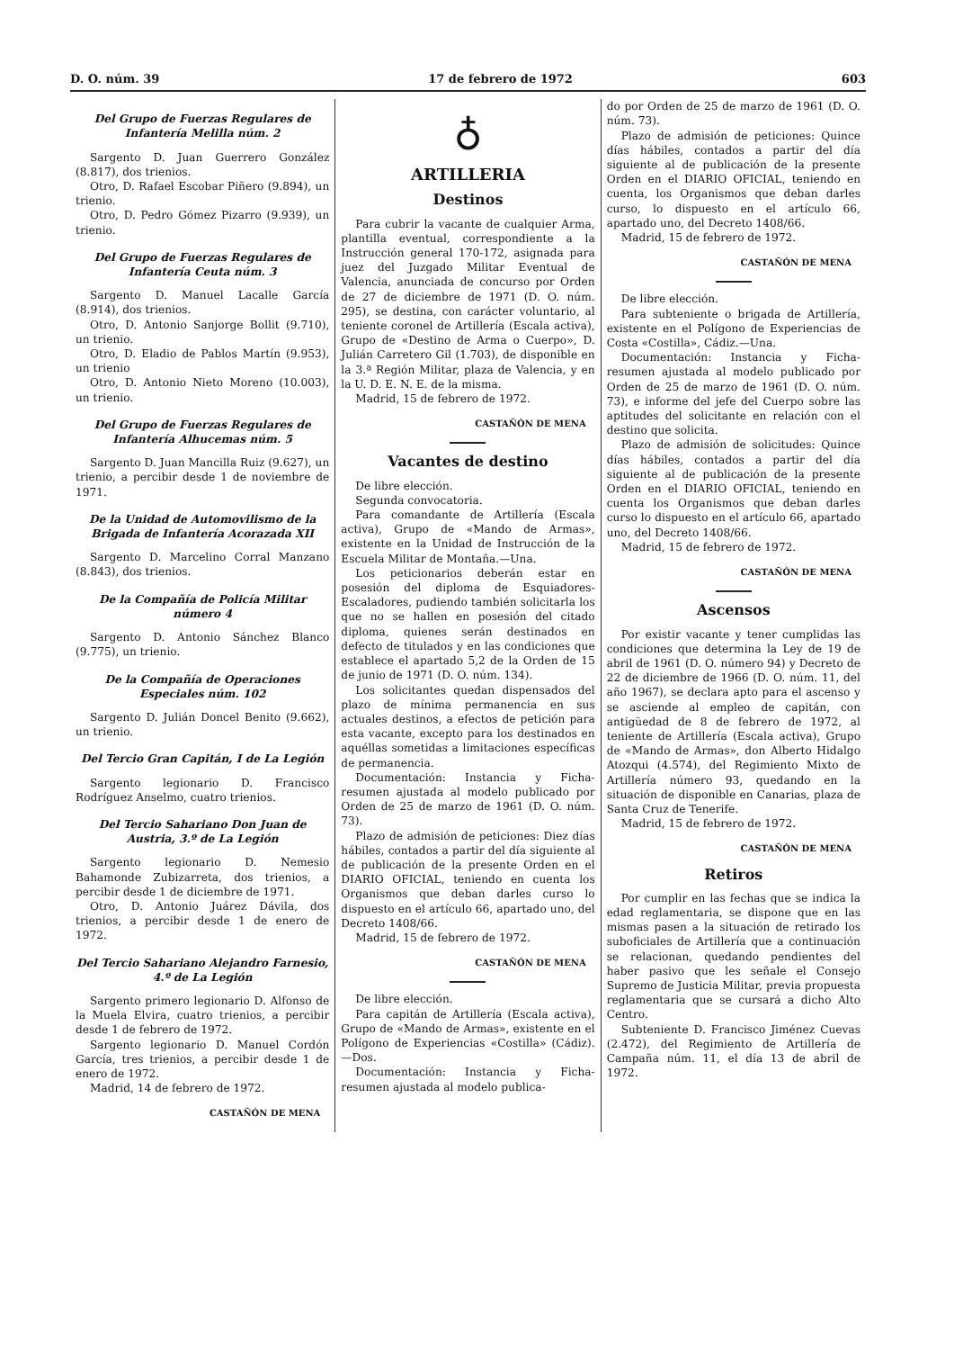D. O. núm. 39 17 de febrero de 1972 603
Del Grupo de Fuerzas Regulares de Infantería Melilla núm. 2
Sargento D. Juan Guerrero González (8.817), dos trienios.
Otro, D. Rafael Escobar Piñero (9.894), un trienio.
Otro, D. Pedro Gómez Pizarro (9.939), un trienio.
Del Grupo de Fuerzas Regulares de Infantería Ceuta núm. 3
Sargento D. Manuel Lacalle García (8.914), dos trienios.
Otro, D. Antonio Sanjorge Bollit (9.710), un trienio.
Otro, D. Eladio de Pablos Martín (9.953), un trienio
Otro, D. Antonio Nieto Moreno (10.003), un trienio.
Del Grupo de Fuerzas Regulares de Infantería Alhucemas núm. 5
Sargento D. Juan Mancilla Ruiz (9.627), un trienio, a percibir desde 1 de noviembre de 1971.
De la Unidad de Automovilismo de la Brigada de Infantería Acorazada XII
Sargento D. Marcelino Corral Manzano (8.843), dos trienios.
De la Compañía de Policía Militar número 4
Sargento D. Antonio Sánchez Blanco (9.775), un trienio.
De la Compañía de Operaciones Especiales núm. 102
Sargento D. Julián Doncel Benito (9.662), un trienio.
Del Tercio Gran Capitán, I de La Legión
Sargento legionario D. Francisco Rodríguez Anselmo, cuatro trienios.
Del Tercio Sahariano Don Juan de Austria, 3.º de La Legión
Sargento legionario D. Nemesio Bahamonde Zubizarreta, dos trienios, a percibir desde 1 de diciembre de 1971.
Otro, D. Antonio Juárez Dávila, dos trienios, a percibir desde 1 de enero de 1972.
Del Tercio Sahariano Alejandro Farnesio, 4.º de La Legión
Sargento primero legionario D. Alfonso de la Muela Elvira, cuatro trienios, a percibir desde 1 de febrero de 1972.
Sargento legionario D. Manuel Cordón García, tres trienios, a percibir desde 1 de enero de 1972.
Madrid, 14 de febrero de 1972.
CASTAÑÓN DE MENA
♁
ARTILLERIA
Destinos
Para cubrir la vacante de cualquier Arma, plantilla eventual, correspondiente a la Instrucción general 170-172, asignada para juez del Juzgado Militar Eventual de Valencia, anunciada de concurso por Orden de 27 de diciembre de 1971 (D. O. núm. 295), se destina, con carácter voluntario, al teniente coronel de Artillería (Escala activa), Grupo de «Destino de Arma o Cuerpo», D. Julián Carretero Gil (1.703), de disponible en la 3.ª Región Militar, plaza de Valencia, y en la U. D. E. N. E. de la misma.
Madrid, 15 de febrero de 1972.
CASTAÑÓN DE MENA
Vacantes de destino
De libre elección.
Segunda convocatoria.
Para comandante de Artillería (Escala activa), Grupo de «Mando de Armas», existente en la Unidad de Instrucción de la Escuela Militar de Montaña.—Una.
Los peticionarios deberán estar en posesión del diploma de Esquiadores-Escaladores, pudiendo también solicitarla los que no se hallen en posesión del citado diploma, quienes serán destinados en defecto de titulados y en las condiciones que establece el apartado 5,2 de la Orden de 15 de junio de 1971 (D. O. núm. 134).
Los solicitantes quedan dispensados del plazo de mínima permanencia en sus actuales destinos, a efectos de petición para esta vacante, excepto para los destinados en aquéllas sometidas a limitaciones específicas de permanencia.
Documentación: Instancia y Ficha-resumen ajustada al modelo publicado por Orden de 25 de marzo de 1961 (D. O. núm. 73).
Plazo de admisión de peticiones: Diez días hábiles, contados a partir del día siguiente al de publicación de la presente Orden en el DIARIO OFICIAL, teniendo en cuenta los Organismos que deban darles curso lo dispuesto en el artículo 66, apartado uno, del Decreto 1408/66.
Madrid, 15 de febrero de 1972.
CASTAÑÓN DE MENA
De libre elección.
Para capitán de Artillería (Escala activa), Grupo de «Mando de Armas», existente en el Polígono de Experiencias «Costilla» (Cádiz).—Dos.
Documentación: Instancia y Ficha-resumen ajustada al modelo publica-
do por Orden de 25 de marzo de 1961 (D. O. núm. 73).
Plazo de admisión de peticiones: Quince días hábiles, contados a partir del día siguiente al de publicación de la presente Orden en el DIARIO OFICIAL, teniendo en cuenta, los Organismos que deban darles curso, lo dispuesto en el artículo 66, apartado uno, del Decreto 1408/66.
Madrid, 15 de febrero de 1972.
CASTAÑÓN DE MENA
De libre elección.
Para subteniente o brigada de Artillería, existente en el Polígono de Experiencias de Costa «Costilla», Cádiz.—Una.
Documentación: Instancia y Ficha-resumen ajustada al modelo publicado por Orden de 25 de marzo de 1961 (D. O. núm. 73), e informe del jefe del Cuerpo sobre las aptitudes del solicitante en relación con el destino que solicita.
Plazo de admisión de solicitudes: Quince días hábiles, contados a partir del día siguiente al de publicación de la presente Orden en el DIARIO OFICIAL, teniendo en cuenta los Organismos que deban darles curso lo dispuesto en el artículo 66, apartado uno, del Decreto 1408/66.
Madrid, 15 de febrero de 1972.
CASTAÑÓN DE MENA
Ascensos
Por existir vacante y tener cumplidas las condiciones que determina la Ley de 19 de abril de 1961 (D. O. número 94) y Decreto de 22 de diciembre de 1966 (D. O. núm. 11, del año 1967), se declara apto para el ascenso y se asciende al empleo de capitán, con antigüedad de 8 de febrero de 1972, al teniente de Artillería (Escala activa), Grupo de «Mando de Armas», don Alberto Hidalgo Atozqui (4.574), del Regimiento Mixto de Artillería número 93, quedando en la situación de disponible en Canarias, plaza de Santa Cruz de Tenerife.
Madrid, 15 de febrero de 1972.
CASTAÑÓN DE MENA
Retiros
Por cumplir en las fechas que se indica la edad reglamentaria, se dispone que en las mismas pasen a la situación de retirado los suboficiales de Artillería que a continuación se relacionan, quedando pendientes del haber pasivo que les señale el Consejo Supremo de Justicia Militar, previa propuesta reglamentaria que se cursará a dicho Alto Centro.
Subteniente D. Francisco Jiménez Cuevas (2.472), del Regimiento de Artillería de Campaña núm. 11, el día 13 de abril de 1972.